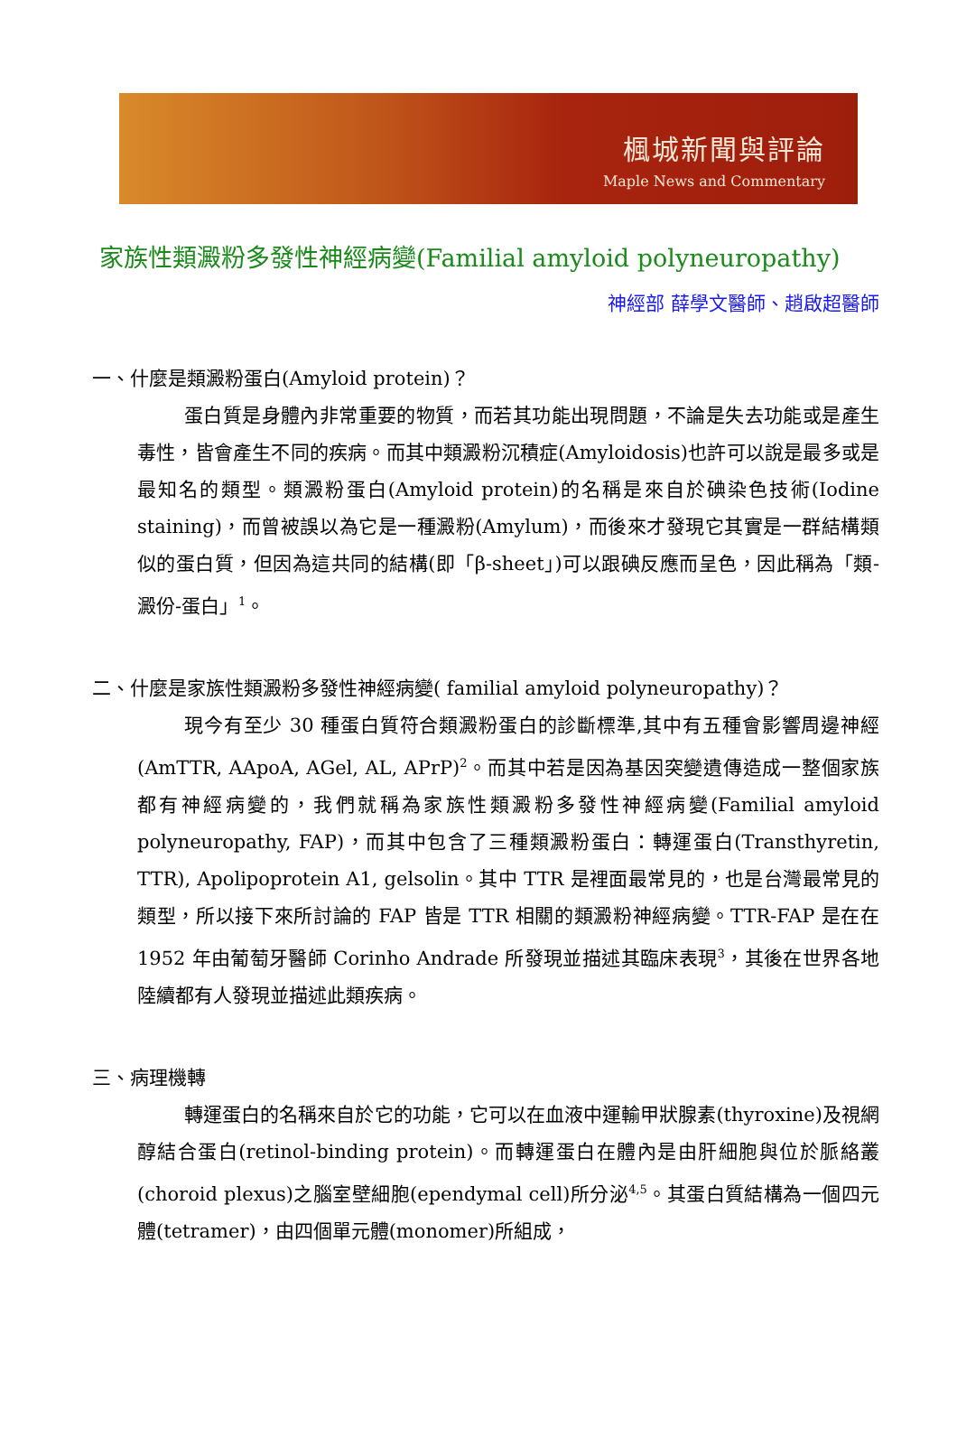楓城新聞與評論
Maple News and Commentary
家族性類澱粉多發性神經病變(Familial amyloid polyneuropathy)
神經部 薛學文醫師、趙啟超醫師
一、什麼是類澱粉蛋白(Amyloid protein)？
蛋白質是身體內非常重要的物質，而若其功能出現問題，不論是失去功能或是產生毒性，皆會產生不同的疾病。而其中類澱粉沉積症(Amyloidosis)也許可以說是最多或是最知名的類型。類澱粉蛋白(Amyloid protein)的名稱是來自於碘染色技術(Iodine staining)，而曾被誤以為它是一種澱粉(Amylum)，而後來才發現它其實是一群結構類似的蛋白質，但因為這共同的結構(即「β-sheet」)可以跟碘反應而呈色，因此稱為「類-澱份-蛋白」<sup>1</sup>。
二、什麼是家族性類澱粉多發性神經病變( familial amyloid polyneuropathy)？
現今有至少 30 種蛋白質符合類澱粉蛋白的診斷標準,其中有五種會影響周邊神經(AmTTR, AApoA, AGel, AL, APrP)<sup>2</sup>。而其中若是因為基因突變遺傳造成一整個家族都有神經病變的，我們就稱為家族性類澱粉多發性神經病變(Familial amyloid polyneuropathy, FAP)，而其中包含了三種類澱粉蛋白：轉運蛋白(Transthyretin, TTR), Apolipoprotein A1, gelsolin。其中 TTR 是裡面最常見的，也是台灣最常見的類型，所以接下來所討論的 FAP 皆是 TTR 相關的類澱粉神經病變。TTR-FAP 是在在 1952 年由葡萄牙醫師 Corinho Andrade 所發現並描述其臨床表現<sup>3</sup>，其後在世界各地陸續都有人發現並描述此類疾病。
三、病理機轉
轉運蛋白的名稱來自於它的功能，它可以在血液中運輸甲狀腺素(thyroxine)及視網醇結合蛋白(retinol-binding protein)。而轉運蛋白在體內是由肝細胞與位於脈絡叢(choroid plexus)之腦室壁細胞(ependymal cell)所分泌<sup>4,5</sup>。其蛋白質結構為一個四元體(tetramer)，由四個單元體(monomer)所組成，